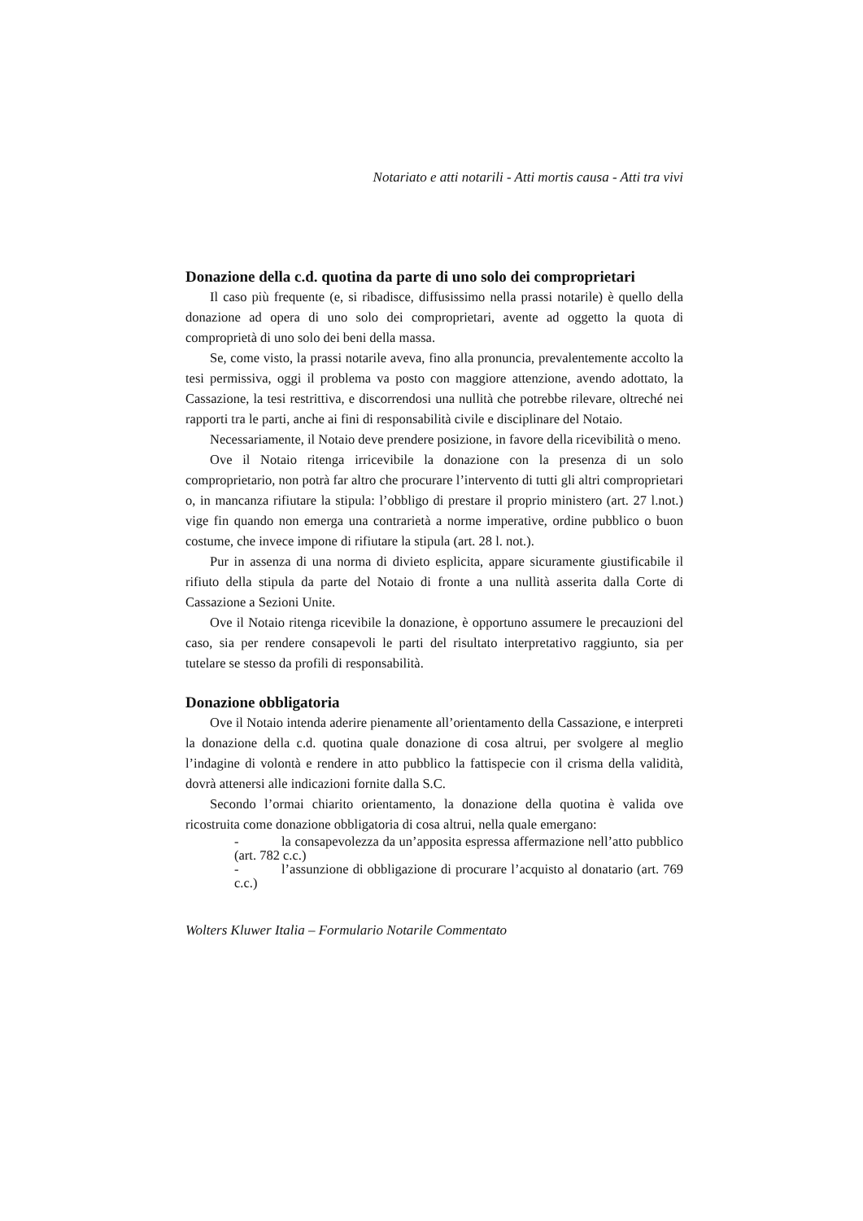Notariato e atti notarili - Atti mortis causa - Atti tra vivi
Donazione della c.d. quotina da parte di uno solo dei comproprietari
Il caso più frequente (e, si ribadisce, diffusissimo nella prassi notarile) è quello della donazione ad opera di uno solo dei comproprietari, avente ad oggetto la quota di comproprietà di uno solo dei beni della massa.
Se, come visto, la prassi notarile aveva, fino alla pronuncia, prevalentemente accolto la tesi permissiva, oggi il problema va posto con maggiore attenzione, avendo adottato, la Cassazione, la tesi restrittiva, e discorrendosi una nullità che potrebbe rilevare, oltreché nei rapporti tra le parti, anche ai fini di responsabilità civile e disciplinare del Notaio.
Necessariamente, il Notaio deve prendere posizione, in favore della ricevibilità o meno.
Ove il Notaio ritenga irricevibile la donazione con la presenza di un solo comproprietario, non potrà far altro che procurare l’intervento di tutti gli altri comproprietari o, in mancanza rifiutare la stipula: l’obbligo di prestare il proprio ministero (art. 27 l.not.) vige fin quando non emerga una contrarietà a norme imperative, ordine pubblico o buon costume, che invece impone di rifiutare la stipula (art. 28 l. not.).
Pur in assenza di una norma di divieto esplicita, appare sicuramente giustificabile il rifiuto della stipula da parte del Notaio di fronte a una nullità asserita dalla Corte di Cassazione a Sezioni Unite.
Ove il Notaio ritenga ricevibile la donazione, è opportuno assumere le precauzioni del caso, sia per rendere consapevoli le parti del risultato interpretativo raggiunto, sia per tutelare se stesso da profili di responsabilità.
Donazione obbligatoria
Ove il Notaio intenda aderire pienamente all’orientamento della Cassazione, e interpreti la donazione della c.d. quotina quale donazione di cosa altrui, per svolgere al meglio l’indagine di volontà e rendere in atto pubblico la fattispecie con il crisma della validità, dovrà attenersi alle indicazioni fornite dalla S.C.
Secondo l’ormai chiarito orientamento, la donazione della quotina è valida ove ricostruita come donazione obbligatoria di cosa altrui, nella quale emergano:
- la consapevolezza da un’apposita espressa affermazione nell’atto pubblico (art. 782 c.c.)
- l’assunzione di obbligazione di procurare l’acquisto al donatario (art. 769 c.c.)
Wolters Kluwer Italia – Formulario Notarile Commentato